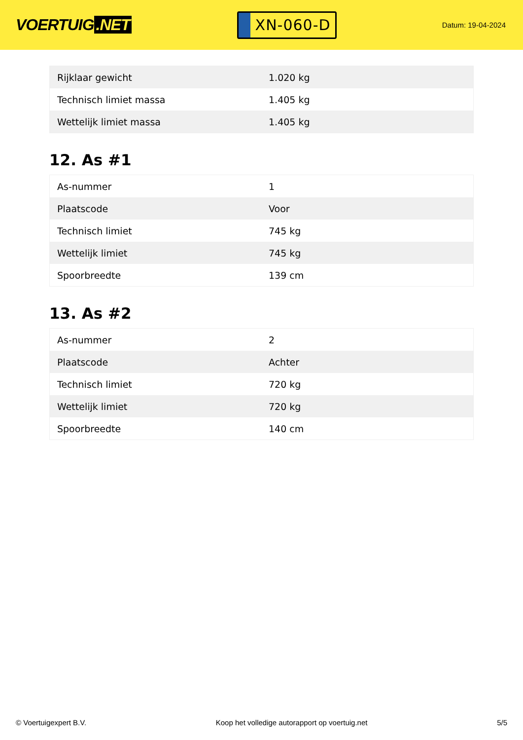VOERTUIG.NET
XN-060-D
Datum: 19-04-2024
| Rijklaar gewicht | 1.020 kg |
| Technisch limiet massa | 1.405 kg |
| Wettelijk limiet massa | 1.405 kg |
12. As #1
| As-nummer | 1 |
| Plaatscode | Voor |
| Technisch limiet | 745 kg |
| Wettelijk limiet | 745 kg |
| Spoorbreedte | 139 cm |
13. As #2
| As-nummer | 2 |
| Plaatscode | Achter |
| Technisch limiet | 720 kg |
| Wettelijk limiet | 720 kg |
| Spoorbreedte | 140 cm |
© Voertuigexpert B.V. Koop het volledige autorapport op voertuig.net 5/5